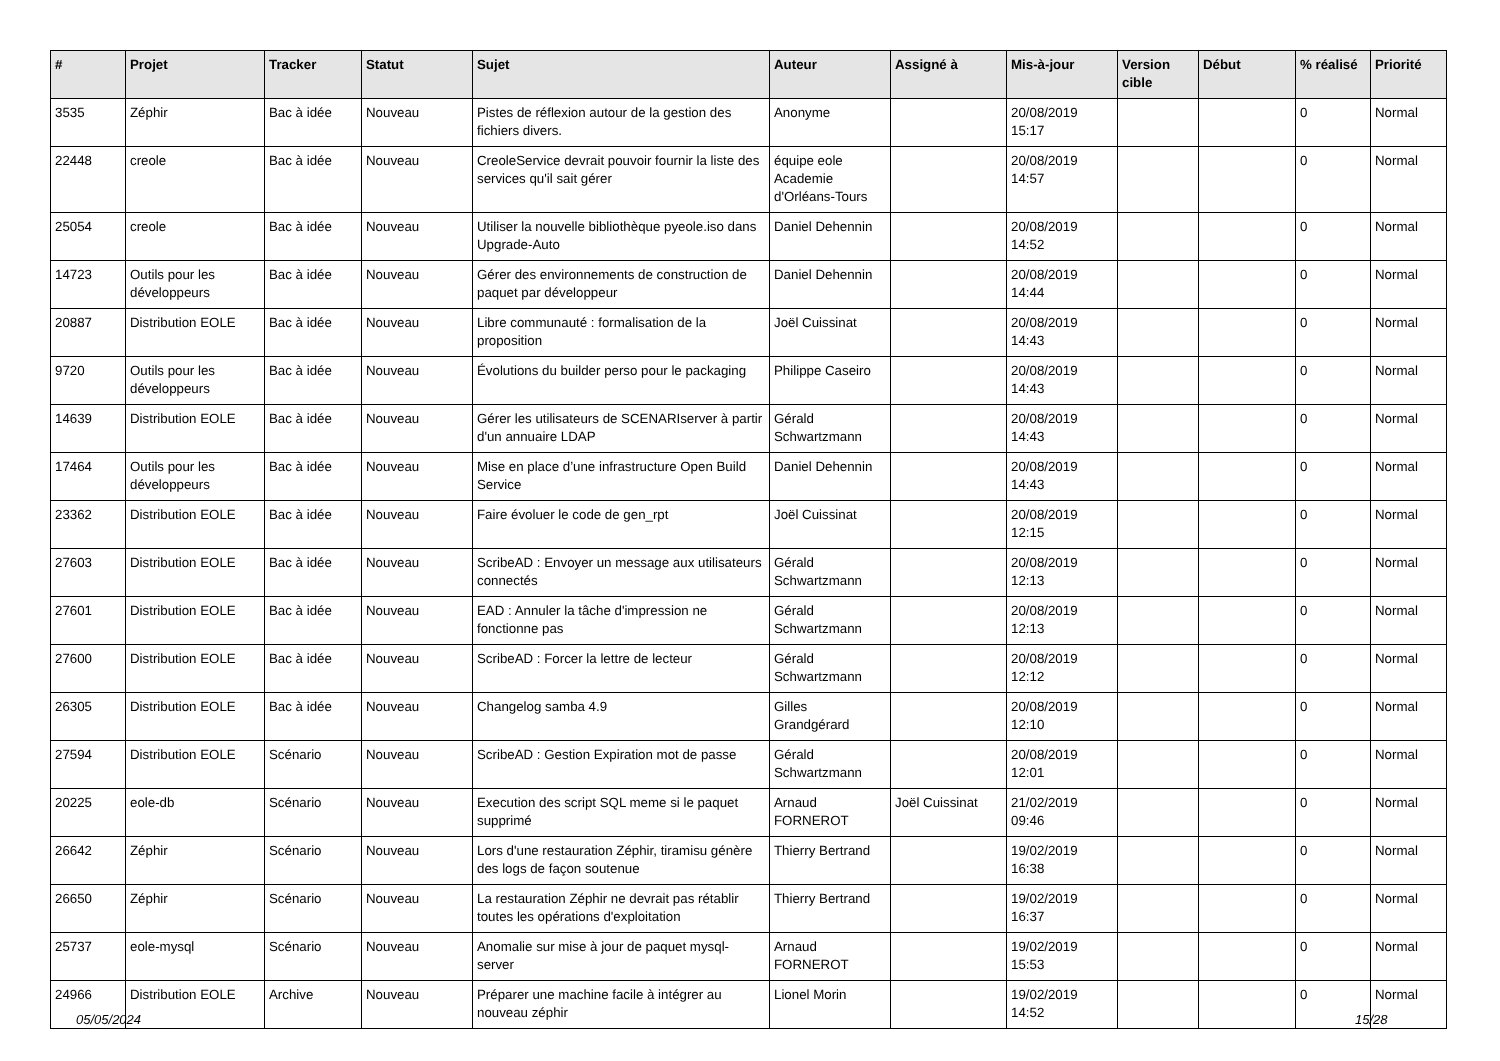| # | Projet | Tracker | Statut | Sujet | Auteur | Assigné à | Mis-à-jour | Version cible | Début | % réalisé | Priorité |
| --- | --- | --- | --- | --- | --- | --- | --- | --- | --- | --- | --- |
| 3535 | Zéphir | Bac à idée | Nouveau | Pistes de réflexion autour de la gestion des fichiers divers. | Anonyme | | 20/08/2019 15:17 | | | 0 | Normal |
| 22448 | creole | Bac à idée | Nouveau | CreoleService devrait pouvoir fournir la liste des services qu'il sait gérer | équipe eole Academie d'Orléans-Tours | | 20/08/2019 14:57 | | | 0 | Normal |
| 25054 | creole | Bac à idée | Nouveau | Utiliser la nouvelle bibliothèque pyeole.iso dans Upgrade-Auto | Daniel Dehennin | | 20/08/2019 14:52 | | | 0 | Normal |
| 14723 | Outils pour les développeurs | Bac à idée | Nouveau | Gérer des environnements de construction de paquet par développeur | Daniel Dehennin | | 20/08/2019 14:44 | | | 0 | Normal |
| 20887 | Distribution EOLE | Bac à idée | Nouveau | Libre communauté : formalisation de la proposition | Joël Cuissinat | | 20/08/2019 14:43 | | | 0 | Normal |
| 9720 | Outils pour les développeurs | Bac à idée | Nouveau | Évolutions du builder perso pour le packaging | Philippe Caseiro | | 20/08/2019 14:43 | | | 0 | Normal |
| 14639 | Distribution EOLE | Bac à idée | Nouveau | Gérer les utilisateurs de SCENARIserver à partir d'un annuaire LDAP | Gérald Schwartzmann | | 20/08/2019 14:43 | | | 0 | Normal |
| 17464 | Outils pour les développeurs | Bac à idée | Nouveau | Mise en place d’une infrastructure Open Build Service | Daniel Dehennin | | 20/08/2019 14:43 | | | 0 | Normal |
| 23362 | Distribution EOLE | Bac à idée | Nouveau | Faire évoluer le code de gen_rpt | Joël Cuissinat | | 20/08/2019 12:15 | | | 0 | Normal |
| 27603 | Distribution EOLE | Bac à idée | Nouveau | ScribeAD : Envoyer un message aux utilisateurs connectés | Gérald Schwartzmann | | 20/08/2019 12:13 | | | 0 | Normal |
| 27601 | Distribution EOLE | Bac à idée | Nouveau | EAD : Annuler la tâche d'impression ne fonctionne pas | Gérald Schwartzmann | | 20/08/2019 12:13 | | | 0 | Normal |
| 27600 | Distribution EOLE | Bac à idée | Nouveau | ScribeAD : Forcer la lettre de lecteur | Gérald Schwartzmann | | 20/08/2019 12:12 | | | 0 | Normal |
| 26305 | Distribution EOLE | Bac à idée | Nouveau | Changelog samba 4.9 | Gilles Grandgérard | | 20/08/2019 12:10 | | | 0 | Normal |
| 27594 | Distribution EOLE | Scénario | Nouveau | ScribeAD : Gestion Expiration mot de passe | Gérald Schwartzmann | | 20/08/2019 12:01 | | | 0 | Normal |
| 20225 | eole-db | Scénario | Nouveau | Execution des script SQL meme si le paquet supprimé | Arnaud FORNEROT | Joël Cuissinat | 21/02/2019 09:46 | | | 0 | Normal |
| 26642 | Zéphir | Scénario | Nouveau | Lors d'une restauration Zéphir, tiramisu génère des logs de façon soutenue | Thierry Bertrand | | 19/02/2019 16:38 | | | 0 | Normal |
| 26650 | Zéphir | Scénario | Nouveau | La restauration Zéphir ne devrait pas rétablir toutes les opérations d'exploitation | Thierry Bertrand | | 19/02/2019 16:37 | | | 0 | Normal |
| 25737 | eole-mysql | Scénario | Nouveau | Anomalie sur mise à jour de paquet mysql-server | Arnaud FORNEROT | | 19/02/2019 15:53 | | | 0 | Normal |
| 24966 | Distribution EOLE | Archive | Nouveau | Préparer une machine facile à intégrer au nouveau zéphir | Lionel Morin | | 19/02/2019 14:52 | | | 0 | Normal |
05/05/2024 15/28